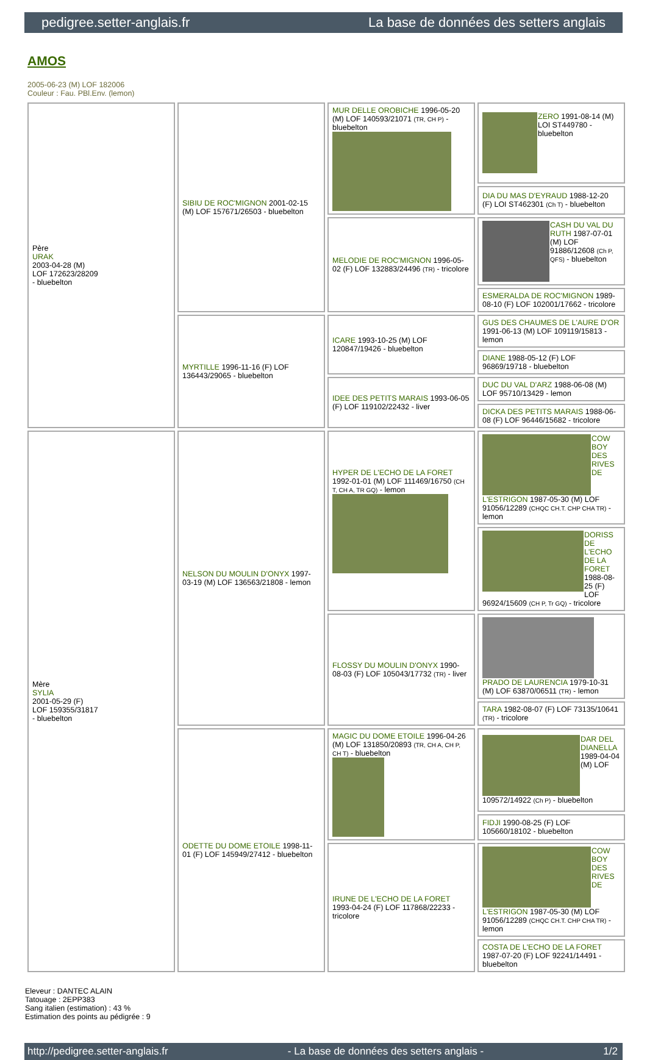pedigree.setter-anglais.fr La base de données des setters anglais
AMOS
2005-06-23 (M) LOF 182006
Couleur : Fau. PBl.Env. (lemon)
| Père URAK 2003-04-28 (M) LOF 172623/28209 - bluebelton | SIBIU DE ROC'MIGNON 2001-02-15 (M) LOF 157671/26503 - bluebelton | MUR DELLE OROBICHE 1996-05-20 (M) LOF 140593/21071 (TR, CH P) - bluebelton | ZERO 1991-08-14 (M) LOI ST449780 - bluebelton |
| | | | DIA DU MAS D'EYRAUD 1988-12-20 (F) LOI ST462301 (Ch T) - bluebelton |
| | | MELODIE DE ROC'MIGNON 1996-05-02 (F) LOF 132883/24496 (TR) - tricolore | CASH DU VAL DU RUTH 1987-07-01 (M) LOF 91886/12608 (Ch P, QFS) - bluebelton |
| | | | ESMERALDA DE ROC'MIGNON 1989-08-10 (F) LOF 102001/17662 - tricolore |
| | MYRTILLE 1996-11-16 (F) LOF 136443/29065 - bluebelton | ICARE 1993-10-25 (M) LOF 120847/19426 - bluebelton | GUS DES CHAUMES DE L'AURE D'OR 1991-06-13 (M) LOF 109119/15813 - lemon |
| | | | DIANE 1988-05-12 (F) LOF 96869/19718 - bluebelton |
| | | IDEE DES PETITS MARAIS 1993-06-05 (F) LOF 119102/22432 - liver | DUC DU VAL D'ARZ 1988-06-08 (M) LOF 95710/13429 - lemon |
| | | | DICKA DES PETITS MARAIS 1988-06-08 (F) LOF 96446/15682 - tricolore |
| Mère SYLIA 2001-05-29 (F) LOF 159355/31817 - bluebelton | NELSON DU MOULIN D'ONYX 1997-03-19 (M) LOF 136563/21808 - lemon | HYPER DE L'ECHO DE LA FORET 1992-01-01 (M) LOF 111469/16750 (CH T, CH A, TR GQ) - lemon | COW BOY DES RIVES DE L'ESTRIGON 1987-05-30 (M) LOF 91056/12289 (CHQC CH.T. CHP CHA TR) - lemon |
| | | | DORISS DE L'ECHO DE LA FORET 1988-08-25 (F) LOF 96924/15609 (CH P, Tr GQ) - tricolore |
| | | FLOSSY DU MOULIN D'ONYX 1990-08-03 (F) LOF 105043/17732 (TR) - liver | PRADO DE LAURENCIA 1979-10-31 (M) LOF 63870/06511 (TR) - lemon |
| | | | TARA 1982-08-07 (F) LOF 73135/10641 (TR) - tricolore |
| | ODETTE DU DOME ETOILE 1998-11-01 (F) LOF 145949/27412 - bluebelton | MAGIC DU DOME ETOILE 1996-04-26 (M) LOF 131850/20893 (TR, CH A, CH P, CH T) - bluebelton | DAR DEL DIANELLA 1989-04-04 (M) LOF 109572/14922 (Ch P) - bluebelton |
| | | | FIDJI 1990-08-25 (F) LOF 105660/18102 - bluebelton |
| | | IRUNE DE L'ECHO DE LA FORET 1993-04-24 (F) LOF 117868/22233 - tricolore | COW BOY DES RIVES DE L'ESTRIGON 1987-05-30 (M) LOF 91056/12289 (CHQC CH.T. CHP CHA TR) - lemon |
| | | | COSTA DE L'ECHO DE LA FORET 1987-07-20 (F) LOF 92241/14491 - bluebelton |
Eleveur : DANTEC ALAIN
Tatouage : 2EPP383
Sang italien (estimation) : 43 %
Estimation des points au pédigrée : 9
http://pedigree.setter-anglais.fr - La base de données des setters anglais - 1/2